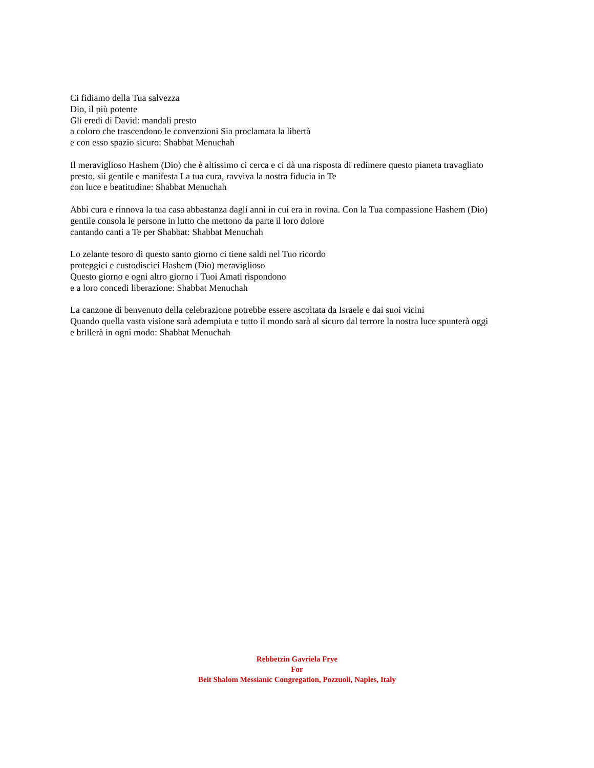Ci fidiamo della Tua salvezza
Dio, il più potente
Gli eredi di David: mandali presto
a coloro che trascendono le convenzioni Sia proclamata la libertà
e con esso spazio sicuro: Shabbat Menuchah
Il meraviglioso Hashem (Dio) che è altissimo ci cerca e ci dà una risposta di redimere questo pianeta travagliato
presto, sii gentile e manifesta La tua cura, ravviva la nostra fiducia in Te
con luce e beatitudine: Shabbat Menuchah
Abbi cura e rinnova la tua casa abbastanza dagli anni in cui era in rovina. Con la Tua compassione Hashem (Dio)
gentile consola le persone in lutto che mettono da parte il loro dolore
cantando canti a Te per Shabbat: Shabbat Menuchah
Lo zelante tesoro di questo santo giorno ci tiene saldi nel Tuo ricordo
proteggici e custodiscici Hashem (Dio) meraviglioso
Questo giorno e ogni altro giorno i Tuoi Amati rispondono
e a loro concedi liberazione: Shabbat Menuchah
La canzone di benvenuto della celebrazione potrebbe essere ascoltata da Israele e dai suoi vicini
Quando quella vasta visione sarà adempiuta e tutto il mondo sarà al sicuro dal terrore la nostra luce spunterà oggi
e brillerà in ogni modo: Shabbat Menuchah
Rebbetzin Gavriela Frye
For
Beit Shalom Messianic Congregation, Pozzuoli, Naples, Italy